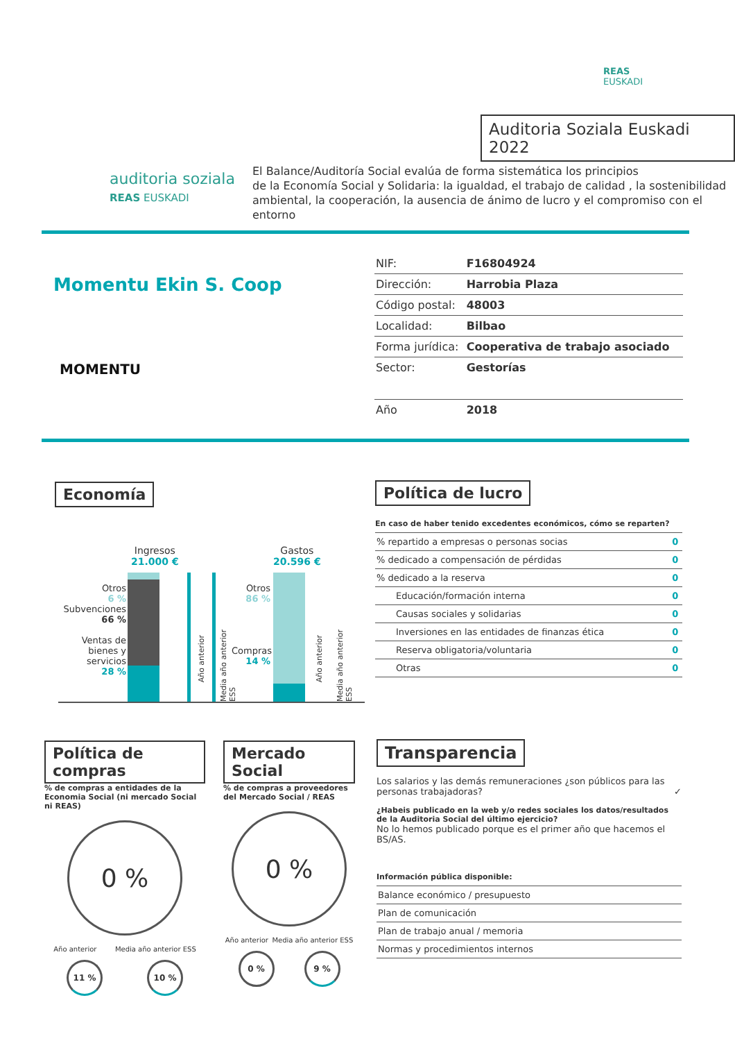REAS
EUSKADI
Auditoria Soziala Euskadi 2022
auditoria soziala
REAS EUSKADI
El Balance/Auditoría Social evalúa de forma sistemática los principios
de la Economía Social y Solidaria: la igualdad, el trabajo de calidad , la sostenibilidad
ambiental, la cooperación, la ausencia de ánimo de lucro y el compromiso con el entorno
Momentu Ekin S. Coop
MOMENTU
| NIF: | F16804924 |
| Dirección: | Harrobia Plaza |
| Código postal: | 48003 |
| Localidad: | Bilbao |
| Forma jurídica: | Cooperativa de trabajo asociado |
| Sector: | Gestorías |
| Año | 2018 |
Economía
Ingresos
21.000 €
Otros
6 %
Subvenciones
66 %
Ventas de bienes y servicios
28 %
Año anterior
Media año anterior ESS
Gastos
20.596 €
Otros
86 %
Compras
14 %
Año anterior
Media año anterior ESS
Política de lucro
En caso de haber tenido excedentes económicos, cómo se reparten?
| % repartido a empresas o personas socias | 0 |
| % dedicado a compensación de pérdidas | 0 |
| % dedicado a la reserva | 0 |
| Educación/formación interna | 0 |
| Causas sociales y solidarias | 0 |
| Inversiones en las entidades de finanzas ética | 0 |
| Reserva obligatoria/voluntaria | 0 |
| Otras | 0 |
Política de compras
% de compras a entidades de la Economia Social (ni mercado Social ni REAS)
0 %
Año anterior Media año anterior ESS
11 % 10 %
Mercado Social
% de compras a proveedores del Mercado Social / REAS
0 %
Año anterior Media año anterior ESS
0 % 9 %
Transparencia
Los salarios y las demás remuneraciones ¿son públicos para las personas trabajadoras? ✓
¿Habeis publicado en la web y/o redes sociales los datos/resultados de la Auditoria Social del último ejercicio?
No lo hemos publicado porque es el primer año que hacemos el BS/AS.
Información pública disponible:
| Balance económico / presupuesto |
| Plan de comunicación |
| Plan de trabajo anual / memoria |
| Normas y procedimientos internos |